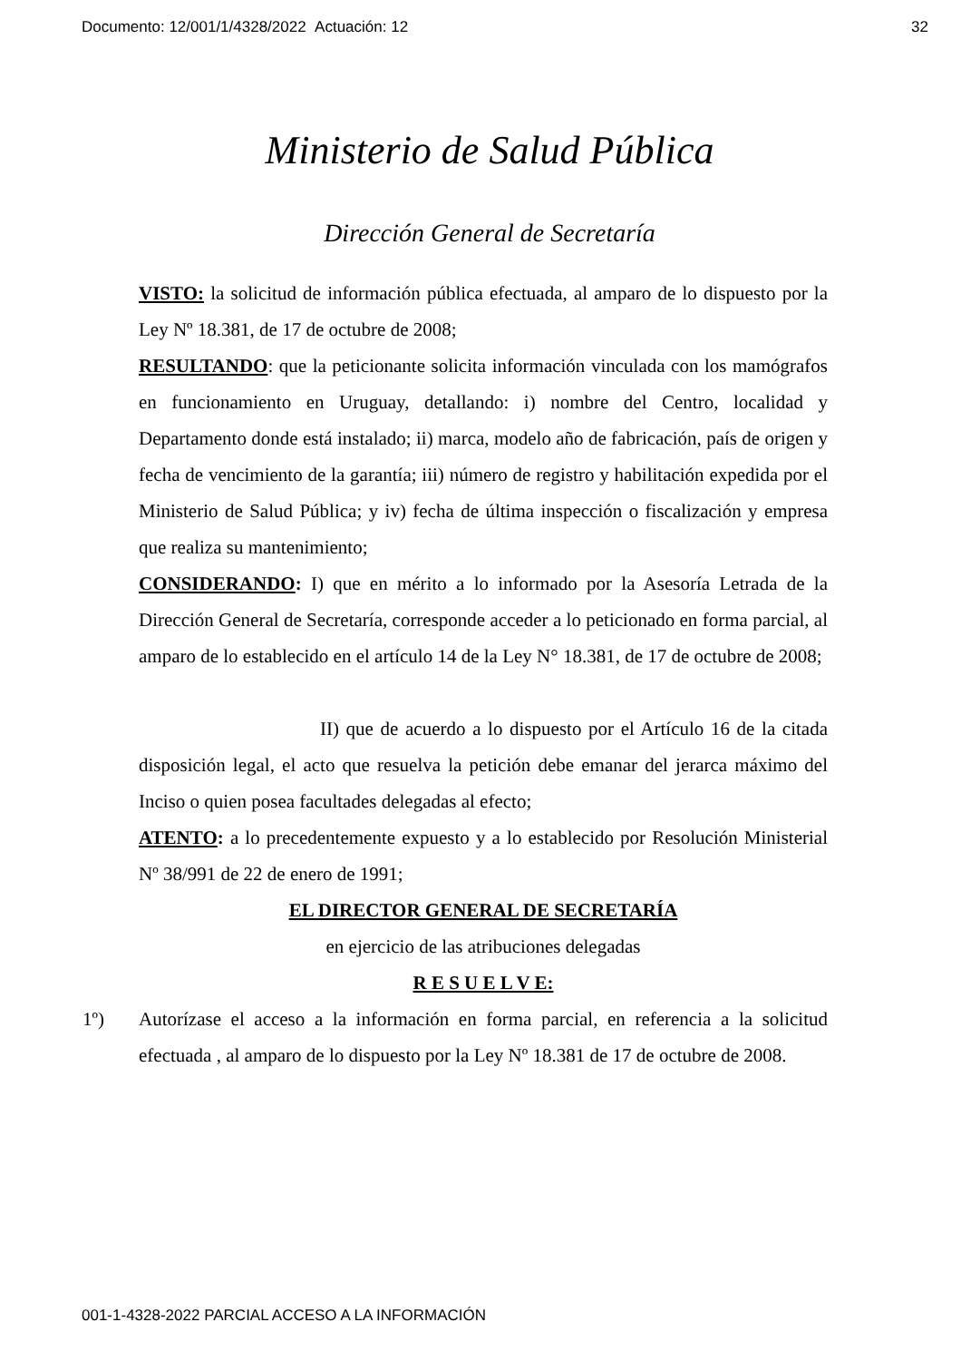Documento: 12/001/1/4328/2022 Actuación: 12 32
Ministerio de Salud Pública
Dirección General de Secretaría
VISTO: la solicitud de información pública efectuada, al amparo de lo dispuesto por la Ley Nº 18.381, de 17 de octubre de 2008;
RESULTANDO: que la peticionante solicita información vinculada con los mamógrafos en funcionamiento en Uruguay, detallando: i) nombre del Centro, localidad y Departamento donde está instalado; ii) marca, modelo año de fabricación, país de origen y fecha de vencimiento de la garantía; iii) número de registro y habilitación expedida por el Ministerio de Salud Pública; y iv) fecha de última inspección o fiscalización y empresa que realiza su mantenimiento;
CONSIDERANDO: I) que en mérito a lo informado por la Asesoría Letrada de la Dirección General de Secretaría, corresponde acceder a lo peticionado en forma parcial, al amparo de lo establecido en el artículo 14 de la Ley N° 18.381, de 17 de octubre de 2008;
II) que de acuerdo a lo dispuesto por el Artículo 16 de la citada disposición legal, el acto que resuelva la petición debe emanar del jerarca máximo del Inciso o quien posea facultades delegadas al efecto;
ATENTO: a lo precedentemente expuesto y a lo establecido por Resolución Ministerial Nº 38/991 de 22 de enero de 1991;
EL DIRECTOR GENERAL DE SECRETARÍA
en ejercicio de las atribuciones delegadas
R E S U E L V E:
1º) Autorízase el acceso a la información en forma parcial, en referencia a la solicitud efectuada , al amparo de lo dispuesto por la Ley Nº 18.381 de 17 de octubre de 2008.
001-1-4328-2022 PARCIAL ACCESO A LA INFORMACIÓN